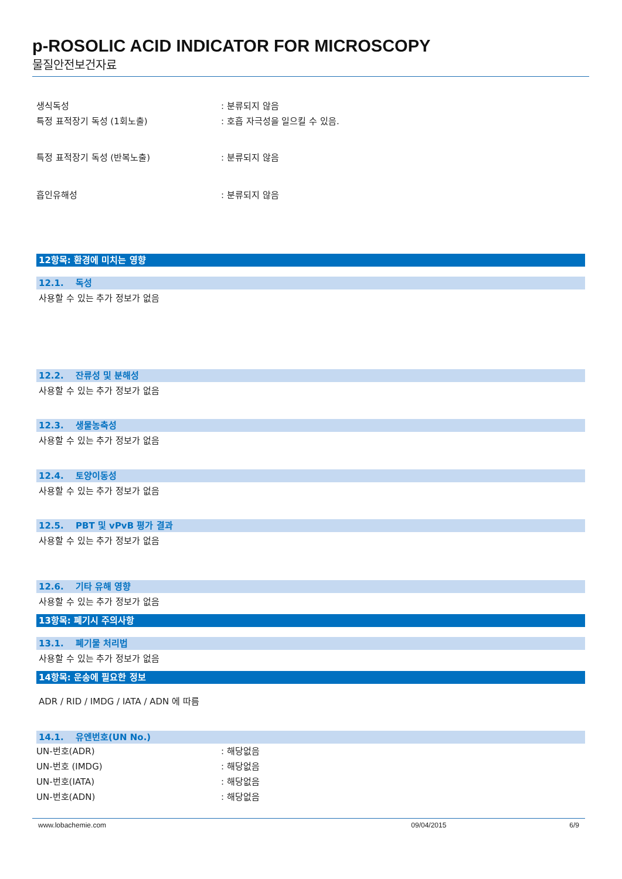p-ROSOLIC ACID INDICATOR FOR MICROSCOPY
물질안전보건자료
생식독성 : 분류되지 않음
특정 표적장기 독성 (1회노출) : 호흡 자극성을 일으킬 수 있음.
특정 표적장기 독성 (반복노출) : 분류되지 않음
흡인유해성 : 분류되지 않음
12항목: 환경에 미치는 영향
12.1. 독성
사용할 수 있는 추가 정보가 없음
12.2. 잔류성 및 분해성
사용할 수 있는 추가 정보가 없음
12.3. 생물농축성
사용할 수 있는 추가 정보가 없음
12.4. 토양이동성
사용할 수 있는 추가 정보가 없음
12.5. PBT 및 vPvB 평가 결과
사용할 수 있는 추가 정보가 없음
12.6. 기타 유해 영향
사용할 수 있는 추가 정보가 없음
13항목: 폐기시 주의사항
13.1. 폐기물 처리법
사용할 수 있는 추가 정보가 없음
14항목: 운송에 필요한 정보
ADR / RID / IMDG / IATA / ADN 에 따름
14.1. 유엔번호(UN No.)
UN-번호(ADR) : 해당없음
UN-번호 (IMDG) : 해당없음
UN-번호(IATA) : 해당없음
UN-번호(ADN) : 해당없음
www.lobachemie.com 09/04/2015 6/9